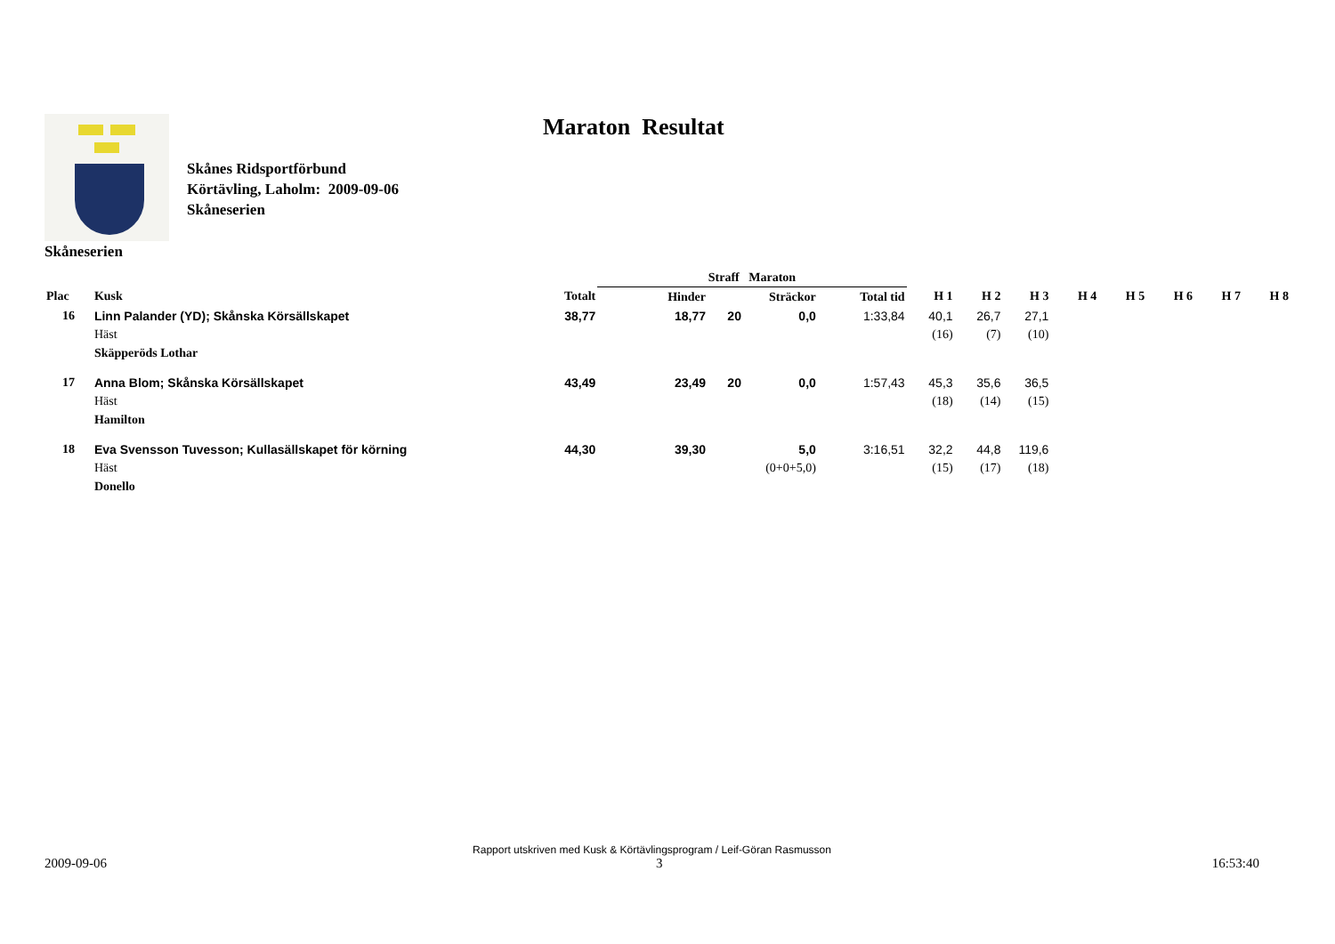Skånes Ridsportförbund
Körtävling, Laholm: 2009-09-06
Skåneserien
Maraton Resultat
Skåneserien
| | | | Straff Maraton | | | | | | | | | | | |
| --- | --- | --- | --- | --- | --- | --- | --- | --- | --- | --- | --- | --- | --- | --- |
| Plac | Kusk | Totalt | Hinder | | Sträckor | Total tid | H 1 | H 2 | H 3 | H 4 | H 5 | H 6 | H 7 | H 8 |
| 16 | Linn Palander (YD); Skånska Körsällskapet | 38,77 | 18,77 | 20 | 0,0 | 1:33,84 | 40,1 | 26,7 | 27,1 | | | | | |
| | Häst | | | | | | (16) | (7) | (10) | | | | | |
| | Skäpperöds Lothar | | | | | | | | | | | | | |
| 17 | Anna Blom; Skånska Körsällskapet | 43,49 | 23,49 | 20 | 0,0 | 1:57,43 | 45,3 | 35,6 | 36,5 | | | | | |
| | Häst | | | | | | (18) | (14) | (15) | | | | | |
| | Hamilton | | | | | | | | | | | | | |
| 18 | Eva Svensson Tuvesson; Kullasällskapet för körning | 44,30 | 39,30 | | 5,0 | 3:16,51 | 32,2 | 44,8 | 119,6 | | | | | |
| | Häst | | | | (0+0+5,0) | | (15) | (17) | (18) | | | | | |
| | Donello | | | | | | | | | | | | | |
Rapport utskriven med Kusk & Körtävlingsprogram / Leif-Göran Rasmusson
2009-09-06 3 16:53:40